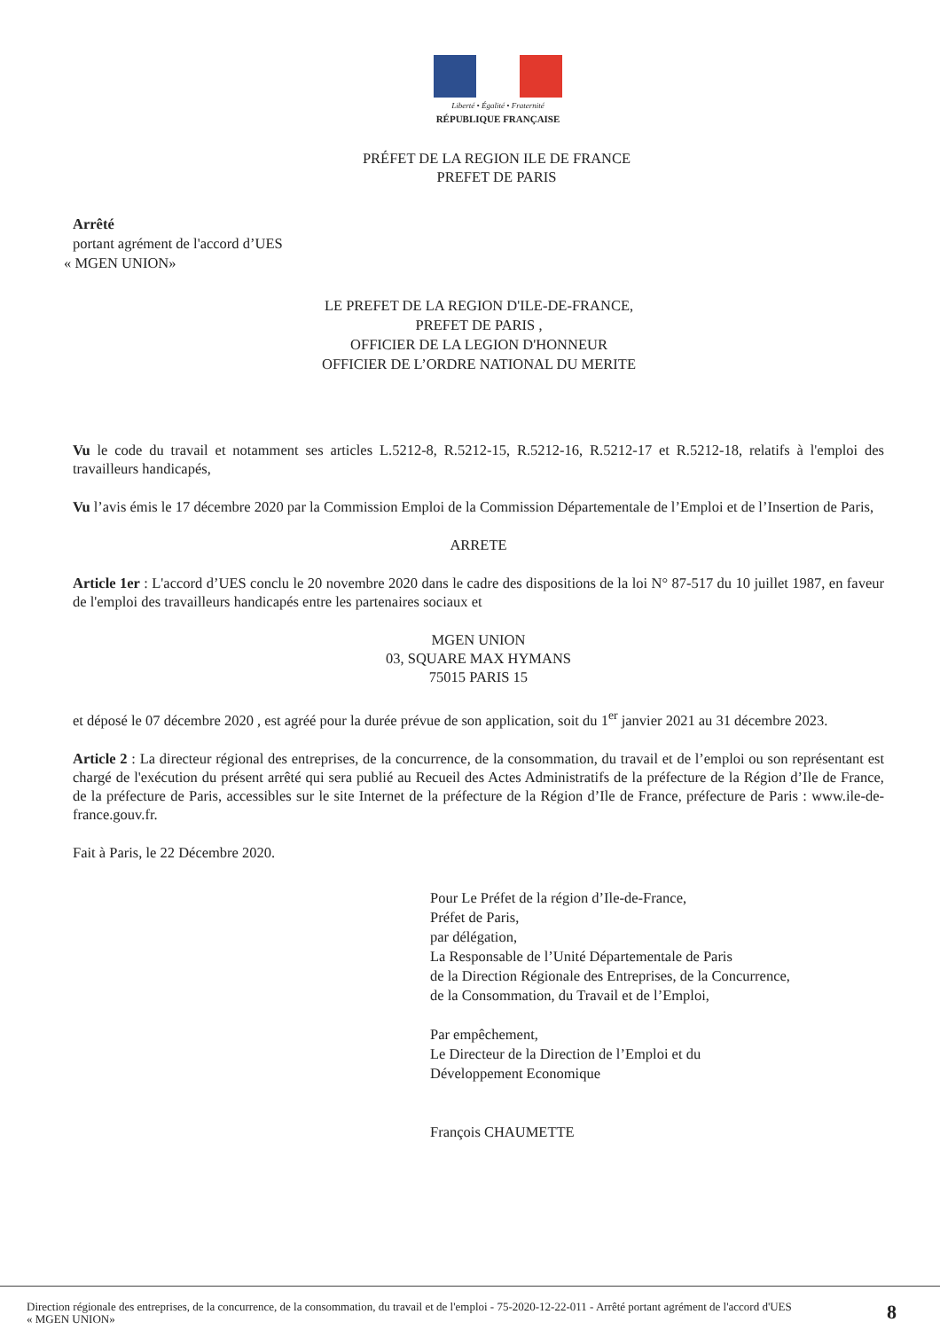Liberté • Égalité • Fraternité
RÉPUBLIQUE FRANÇAISE
PRÉFET DE LA REGION ILE DE FRANCE
PREFET DE PARIS
Arrêté
portant agrément de l'accord d’UES
« MGEN UNION»
LE PREFET DE LA REGION D'ILE-DE-FRANCE,
PREFET DE PARIS ,
OFFICIER DE LA LEGION D'HONNEUR
OFFICIER DE L’ORDRE NATIONAL DU MERITE
Vu le code du travail et notamment ses articles L.5212-8, R.5212-15, R.5212-16, R.5212-17 et R.5212-18, relatifs à l'emploi des travailleurs handicapés,
Vu l’avis émis le 17 décembre 2020 par la Commission Emploi de la Commission Départementale de l’Emploi et de l’Insertion de Paris,
ARRETE
Article 1er : L'accord d’UES conclu le 20 novembre 2020 dans le cadre des dispositions de la loi N° 87-517 du 10 juillet 1987, en faveur de l'emploi des travailleurs handicapés entre les partenaires sociaux et
MGEN UNION
03, SQUARE MAX HYMANS
75015 PARIS 15
et déposé le 07 décembre 2020 , est agréé pour la durée prévue de son application, soit du 1<sup>er</sup> janvier 2021 au 31 décembre 2023.
Article 2 : La directeur régional des entreprises, de la concurrence, de la consommation, du travail et de l’emploi ou son représentant est chargé de l'exécution du présent arrêté qui sera publié au Recueil des Actes Administratifs de la préfecture de la Région d’Ile de France, de la préfecture de Paris, accessibles sur le site Internet de la préfecture de la Région d’Ile de France, préfecture de Paris : www.ile-de-france.gouv.fr.
Fait à Paris, le 22 Décembre 2020.
Pour Le Préfet de la région d’Ile-de-France,
Préfet de Paris,
par délégation,
La Responsable de l’Unité Départementale de Paris
de la Direction Régionale des Entreprises, de la Concurrence,
de la Consommation, du Travail et de l’Emploi,
Par empêchement,
Le Directeur de la Direction de l’Emploi et du
Développement Economique
François CHAUMETTE
Direction régionale des entreprises, de la concurrence, de la consommation, du travail et de l'emploi - 75-2020-12-22-011 - Arrêté portant agrément de l'accord d'UES
« MGEN UNION»
8